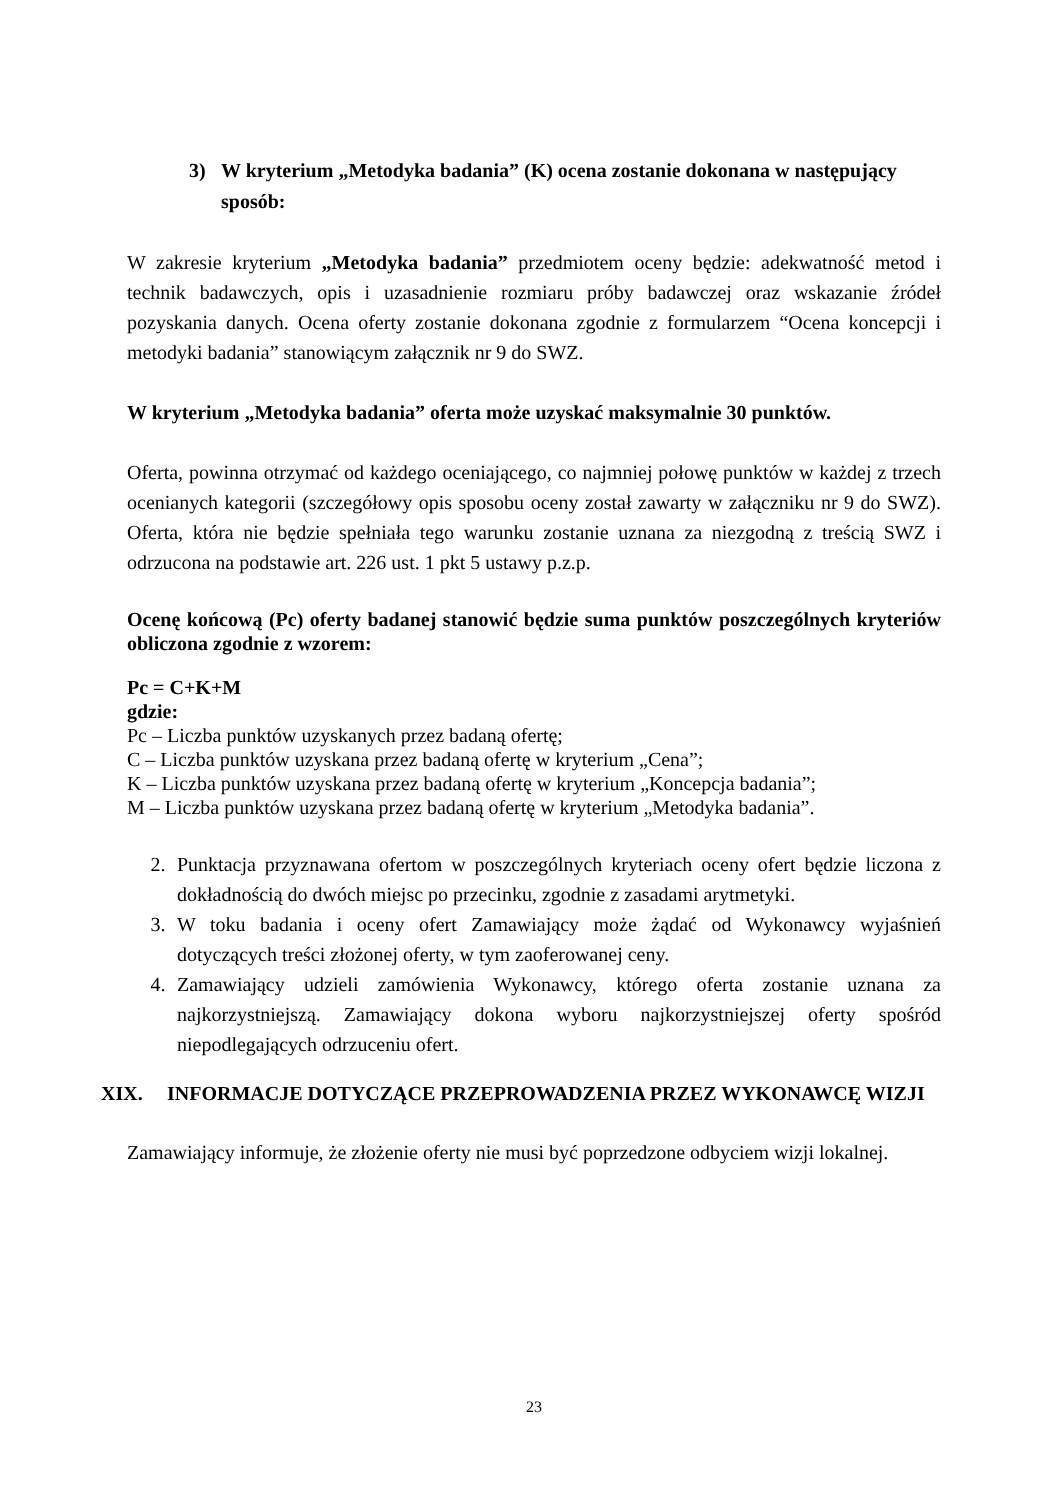3) W kryterium „Metodyka badania” (K) ocena zostanie dokonana w następujący sposób:
W zakresie kryterium „Metodyka badania” przedmiotem oceny będzie: adekwatność metod i technik badawczych, opis i uzasadnienie rozmiaru próby badawczej oraz wskazanie źródeł pozyskania danych. Ocena oferty zostanie dokonana zgodnie z formularzem “Ocena koncepcji i metodyki badania” stanowiącym załącznik nr 9 do SWZ.
W kryterium „Metodyka badania” oferta może uzyskać maksymalnie 30 punktów.
Oferta, powinna otrzymać od każdego oceniającego, co najmniej połowę punktów w każdej z trzech ocenianych kategorii (szczegółowy opis sposobu oceny został zawarty w załączniku nr 9 do SWZ). Oferta, która nie będzie spełniała tego warunku zostanie uznana za niezgodną z treścią SWZ i odrzucona na podstawie art. 226 ust. 1 pkt 5 ustawy p.z.p.
Ocenę końcową (Pc) oferty badanej stanowić będzie suma punktów poszczególnych kryteriów obliczona zgodnie z wzorem:
Pc = C+K+M
gdzie:
Pc – Liczba punktów uzyskanych przez badaną ofertę;
C – Liczba punktów uzyskana przez badaną ofertę w kryterium „Cena”;
K – Liczba punktów uzyskana przez badaną ofertę w kryterium „Koncepcja badania”;
M – Liczba punktów uzyskana przez badaną ofertę w kryterium „Metodyka badania”.
2. Punktacja przyznawana ofertom w poszczególnych kryteriach oceny ofert będzie liczona z dokładnością do dwóch miejsc po przecinku, zgodnie z zasadami arytmetyki.
3. W toku badania i oceny ofert Zamawiający może żądać od Wykonawcy wyjaśnień dotyczących treści złożonej oferty, w tym zaoferowanej ceny.
4. Zamawiający udzieli zamówienia Wykonawcy, którego oferta zostanie uznana za najkorzystniejszą. Zamawiający dokona wyboru najkorzystniejszej oferty spośród niepodlegających odrzuceniu ofert.
XIX. INFORMACJE DOTYCZĄCE PRZEPROWADZENIA PRZEZ WYKONAWCĘ WIZJI
Zamawiający informuje, że złożenie oferty nie musi być poprzedzone odbyciem wizji lokalnej.
23